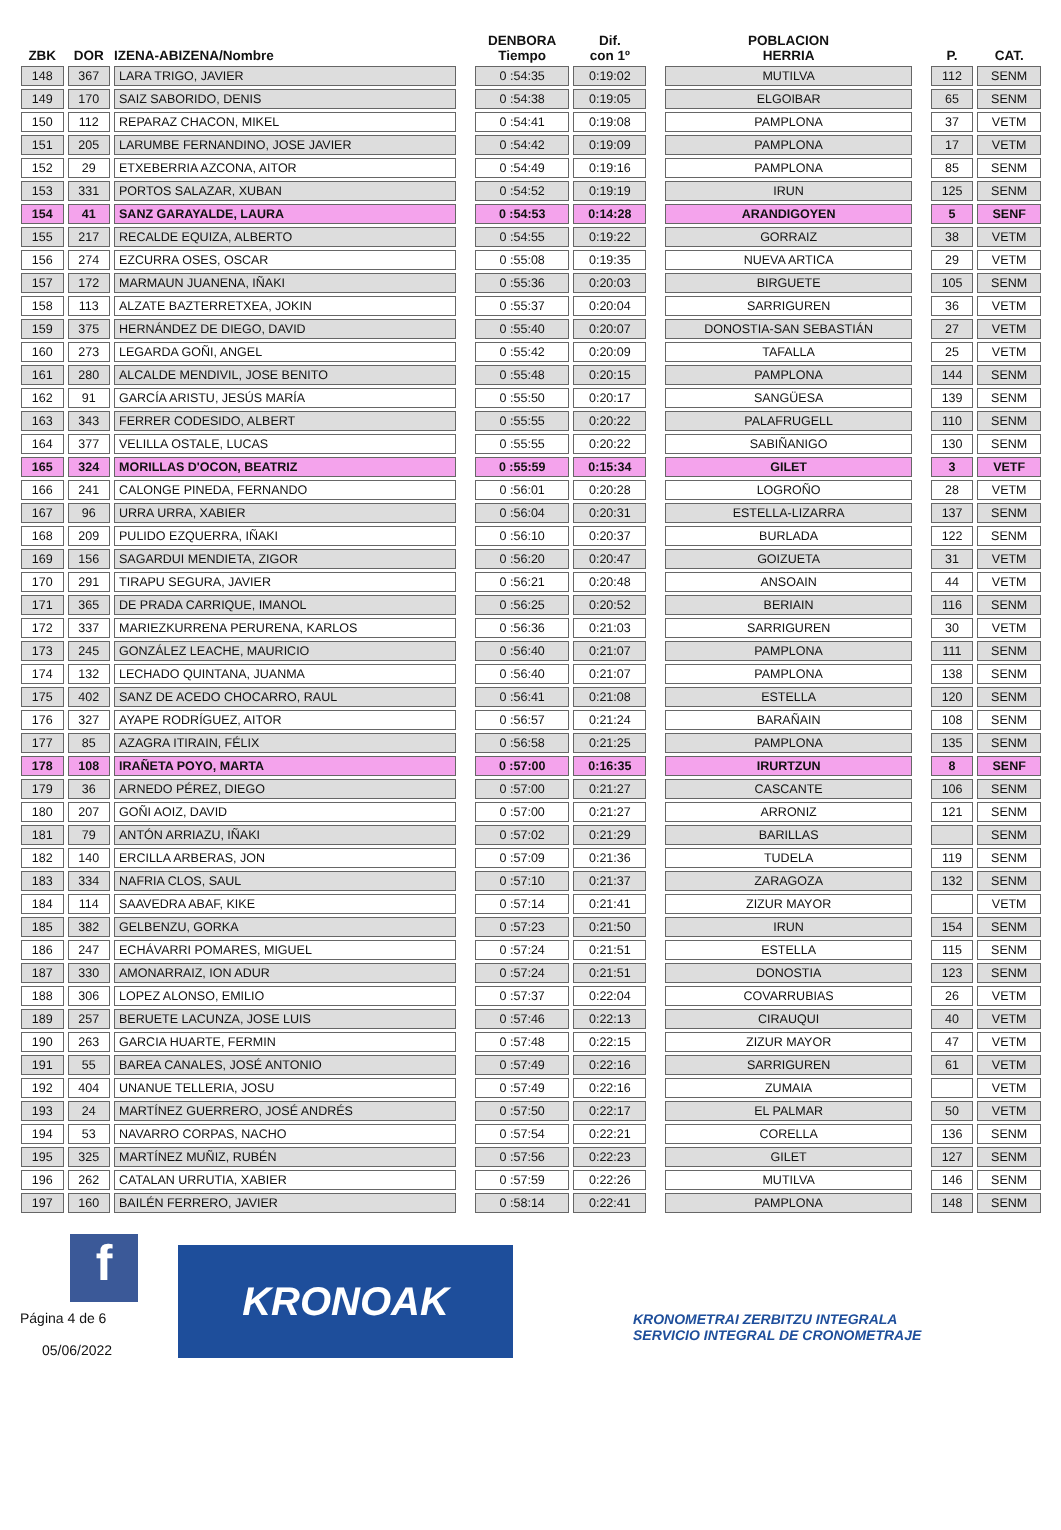| ZBK | DOR | IZENA-ABIZENA/Nombre | | DENBORA Tiempo | Dif. con 1º | | POBLACION HERRIA | | P. | CAT. |
| --- | --- | --- | --- | --- | --- | --- | --- | --- | --- | --- |
| 148 | 367 | LARA TRIGO, JAVIER | | 0 :54:35 | 0:19:02 | | MUTILVA | | 112 | SENM |
| 149 | 170 | SAIZ SABORIDO, DENIS | | 0 :54:38 | 0:19:05 | | ELGOIBAR | | 65 | SENM |
| 150 | 112 | REPARAZ CHACON, MIKEL | | 0 :54:41 | 0:19:08 | | PAMPLONA | | 37 | VETM |
| 151 | 205 | LARUMBE FERNANDINO, JOSE JAVIER | | 0 :54:42 | 0:19:09 | | PAMPLONA | | 17 | VETM |
| 152 | 29 | ETXEBERRIA AZCONA, AITOR | | 0 :54:49 | 0:19:16 | | PAMPLONA | | 85 | SENM |
| 153 | 331 | PORTOS SALAZAR, XUBAN | | 0 :54:52 | 0:19:19 | | IRUN | | 125 | SENM |
| 154 | 41 | SANZ GARAYALDE, LAURA | | 0 :54:53 | 0:14:28 | | ARANDIGOYEN | | 5 | SENF |
| 155 | 217 | RECALDE EQUIZA, ALBERTO | | 0 :54:55 | 0:19:22 | | GORRAIZ | | 38 | VETM |
| 156 | 274 | EZCURRA OSES, OSCAR | | 0 :55:08 | 0:19:35 | | NUEVA ARTICA | | 29 | VETM |
| 157 | 172 | MARMAUN JUANENA, IÑAKI | | 0 :55:36 | 0:20:03 | | BIRGUETE | | 105 | SENM |
| 158 | 113 | ALZATE BAZTERRETXEA, JOKIN | | 0 :55:37 | 0:20:04 | | SARRIGUREN | | 36 | VETM |
| 159 | 375 | HERNÁNDEZ DE DIEGO, DAVID | | 0 :55:40 | 0:20:07 | | DONOSTIA-SAN SEBASTIÁN | | 27 | VETM |
| 160 | 273 | LEGARDA GOÑI, ANGEL | | 0 :55:42 | 0:20:09 | | TAFALLA | | 25 | VETM |
| 161 | 280 | ALCALDE MENDIVIL, JOSE BENITO | | 0 :55:48 | 0:20:15 | | PAMPLONA | | 144 | SENM |
| 162 | 91 | GARCÍA ARISTU, JESÚS MARÍA | | 0 :55:50 | 0:20:17 | | SANGÜESA | | 139 | SENM |
| 163 | 343 | FERRER CODESIDO, ALBERT | | 0 :55:55 | 0:20:22 | | PALAFRUGELL | | 110 | SENM |
| 164 | 377 | VELILLA OSTALE, LUCAS | | 0 :55:55 | 0:20:22 | | SABIÑANIGO | | 130 | SENM |
| 165 | 324 | MORILLAS D'OCON, BEATRIZ | | 0 :55:59 | 0:15:34 | | GILET | | 3 | VETF |
| 166 | 241 | CALONGE PINEDA, FERNANDO | | 0 :56:01 | 0:20:28 | | LOGROÑO | | 28 | VETM |
| 167 | 96 | URRA URRA, XABIER | | 0 :56:04 | 0:20:31 | | ESTELLA-LIZARRA | | 137 | SENM |
| 168 | 209 | PULIDO EZQUERRA, IÑAKI | | 0 :56:10 | 0:20:37 | | BURLADA | | 122 | SENM |
| 169 | 156 | SAGARDUI MENDIETA, ZIGOR | | 0 :56:20 | 0:20:47 | | GOIZUETA | | 31 | VETM |
| 170 | 291 | TIRAPU SEGURA, JAVIER | | 0 :56:21 | 0:20:48 | | ANSOAIN | | 44 | VETM |
| 171 | 365 | DE PRADA CARRIQUE, IMANOL | | 0 :56:25 | 0:20:52 | | BERIAIN | | 116 | SENM |
| 172 | 337 | MARIEZKURRENA PERURENA, KARLOS | | 0 :56:36 | 0:21:03 | | SARRIGUREN | | 30 | VETM |
| 173 | 245 | GONZÁLEZ LEACHE, MAURICIO | | 0 :56:40 | 0:21:07 | | PAMPLONA | | 111 | SENM |
| 174 | 132 | LECHADO QUINTANA, JUANMA | | 0 :56:40 | 0:21:07 | | PAMPLONA | | 138 | SENM |
| 175 | 402 | SANZ DE ACEDO CHOCARRO, RAUL | | 0 :56:41 | 0:21:08 | | ESTELLA | | 120 | SENM |
| 176 | 327 | AYAPE RODRÍGUEZ, AITOR | | 0 :56:57 | 0:21:24 | | BARAÑAIN | | 108 | SENM |
| 177 | 85 | AZAGRA ITIRAIN, FÉLIX | | 0 :56:58 | 0:21:25 | | PAMPLONA | | 135 | SENM |
| 178 | 108 | IRAÑETA POYO, MARTA | | 0 :57:00 | 0:16:35 | | IRURTZUN | | 8 | SENF |
| 179 | 36 | ARNEDO PÉREZ, DIEGO | | 0 :57:00 | 0:21:27 | | CASCANTE | | 106 | SENM |
| 180 | 207 | GOÑI AOIZ, DAVID | | 0 :57:00 | 0:21:27 | | ARRONIZ | | 121 | SENM |
| 181 | 79 | ANTÓN ARRIAZU, IÑAKI | | 0 :57:02 | 0:21:29 | | BARILLAS | | | SENM |
| 182 | 140 | ERCILLA ARBERAS, JON | | 0 :57:09 | 0:21:36 | | TUDELA | | 119 | SENM |
| 183 | 334 | NAFRIA CLOS, SAUL | | 0 :57:10 | 0:21:37 | | ZARAGOZA | | 132 | SENM |
| 184 | 114 | SAAVEDRA ABAF, KIKE | | 0 :57:14 | 0:21:41 | | ZIZUR MAYOR | | | VETM |
| 185 | 382 | GELBENZU, GORKA | | 0 :57:23 | 0:21:50 | | IRUN | | 154 | SENM |
| 186 | 247 | ECHÁVARRI POMARES, MIGUEL | | 0 :57:24 | 0:21:51 | | ESTELLA | | 115 | SENM |
| 187 | 330 | AMONARRAIZ, ION ADUR | | 0 :57:24 | 0:21:51 | | DONOSTIA | | 123 | SENM |
| 188 | 306 | LOPEZ ALONSO, EMILIO | | 0 :57:37 | 0:22:04 | | COVARRUBIAS | | 26 | VETM |
| 189 | 257 | BERUETE LACUNZA, JOSE LUIS | | 0 :57:46 | 0:22:13 | | CIRAUQUI | | 40 | VETM |
| 190 | 263 | GARCIA HUARTE, FERMIN | | 0 :57:48 | 0:22:15 | | ZIZUR MAYOR | | 47 | VETM |
| 191 | 55 | BAREA CANALES, JOSÉ ANTONIO | | 0 :57:49 | 0:22:16 | | SARRIGUREN | | 61 | VETM |
| 192 | 404 | UNANUE TELLERIA, JOSU | | 0 :57:49 | 0:22:16 | | ZUMAIA | | | VETM |
| 193 | 24 | MARTÍNEZ GUERRERO, JOSÉ ANDRÉS | | 0 :57:50 | 0:22:17 | | EL PALMAR | | 50 | VETM |
| 194 | 53 | NAVARRO CORPAS, NACHO | | 0 :57:54 | 0:22:21 | | CORELLA | | 136 | SENM |
| 195 | 325 | MARTÍNEZ MUÑIZ, RUBÉN | | 0 :57:56 | 0:22:23 | | GILET | | 127 | SENM |
| 196 | 262 | CATALAN URRUTIA, XABIER | | 0 :57:59 | 0:22:26 | | MUTILVA | | 146 | SENM |
| 197 | 160 | BAILÉN FERRERO, JAVIER | | 0 :58:14 | 0:22:41 | | PAMPLONA | | 148 | SENM |
f
Página 4 de 6
05/06/2022
KRONOAK
KRONOMETRAI ZERBITZU INTEGRALA
SERVICIO INTEGRAL DE CRONOMETRAJE